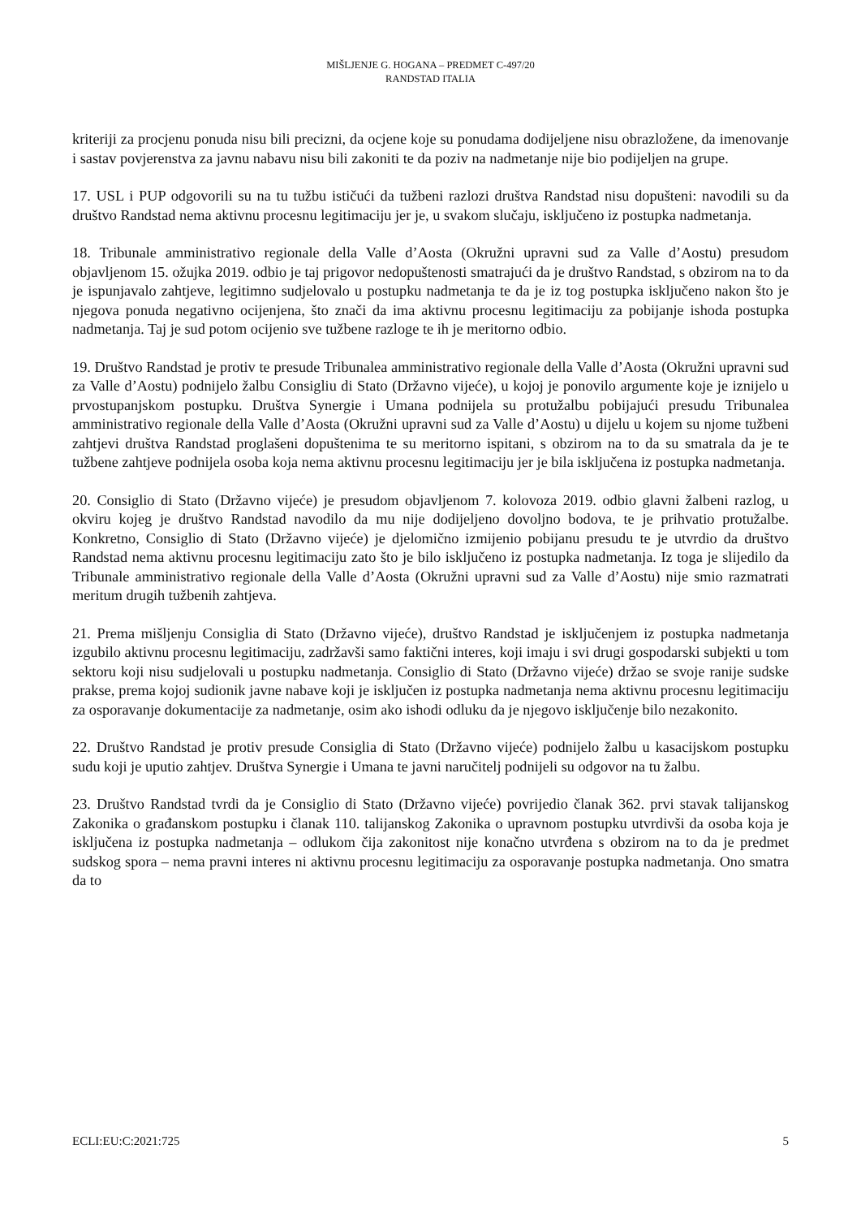MIŠLJENJE G. HOGANA – PREDMET C-497/20
RANDSTAD ITALIA
kriteriji za procjenu ponuda nisu bili precizni, da ocjene koje su ponudama dodijeljene nisu obrazložene, da imenovanje i sastav povjerenstva za javnu nabavu nisu bili zakoniti te da poziv na nadmetanje nije bio podijeljen na grupe.
17. USL i PUP odgovorili su na tu tužbu ističući da tužbeni razlozi društva Randstad nisu dopušteni: navodili su da društvo Randstad nema aktivnu procesnu legitimaciju jer je, u svakom slučaju, isključeno iz postupka nadmetanja.
18. Tribunale amministrativo regionale della Valle d’Aosta (Okružni upravni sud za Valle d’Aostu) presudom objavljenom 15. ožujka 2019. odbio je taj prigovor nedopuštenosti smatrajući da je društvo Randstad, s obzirom na to da je ispunjavalo zahtjeve, legitimno sudjelovalo u postupku nadmetanja te da je iz tog postupka isključeno nakon što je njegova ponuda negativno ocijenjena, što znači da ima aktivnu procesnu legitimaciju za pobijanje ishoda postupka nadmetanja. Taj je sud potom ocijenio sve tužbene razloge te ih je meritorno odbio.
19. Društvo Randstad je protiv te presude Tribunalea amministrativo regionale della Valle d’Aosta (Okružni upravni sud za Valle d’Aostu) podnijelo žalbu Consigliu di Stato (Državno vijeće), u kojoj je ponovilo argumente koje je iznijelo u prvostupanjskom postupku. Društva Synergie i Umana podnijela su protužalbu pobijajući presudu Tribunalea amministrativo regionale della Valle d’Aosta (Okružni upravni sud za Valle d’Aostu) u dijelu u kojem su njome tužbeni zahtjevi društva Randstad proglašeni dopuštenima te su meritorno ispitani, s obzirom na to da su smatrala da je te tužbene zahtjeve podnijela osoba koja nema aktivnu procesnu legitimaciju jer je bila isključena iz postupka nadmetanja.
20. Consiglio di Stato (Državno vijeće) je presudom objavljenom 7. kolovoza 2019. odbio glavni žalbeni razlog, u okviru kojeg je društvo Randstad navodilo da mu nije dodijeljeno dovoljno bodova, te je prihvatio protužalbe. Konkretno, Consiglio di Stato (Državno vijeće) je djelomično izmijenio pobijanu presudu te je utvrdio da društvo Randstad nema aktivnu procesnu legitimaciju zato što je bilo isključeno iz postupka nadmetanja. Iz toga je slijedilo da Tribunale amministrativo regionale della Valle d’Aosta (Okružni upravni sud za Valle d’Aostu) nije smio razmatrati meritum drugih tužbenih zahtjeva.
21. Prema mišljenju Consiglia di Stato (Državno vijeće), društvo Randstad je isključenjem iz postupka nadmetanja izgubilo aktivnu procesnu legitimaciju, zadržavši samo faktični interes, koji imaju i svi drugi gospodarski subjekti u tom sektoru koji nisu sudjelovali u postupku nadmetanja. Consiglio di Stato (Državno vijeće) držao se svoje ranije sudske prakse, prema kojoj sudionik javne nabave koji je isključen iz postupka nadmetanja nema aktivnu procesnu legitimaciju za osporavanje dokumentacije za nadmetanje, osim ako ishodi odluku da je njegovo isključenje bilo nezakonito.
22. Društvo Randstad je protiv presude Consiglia di Stato (Državno vijeće) podnijelo žalbu u kasacijskom postupku sudu koji je uputio zahtjev. Društva Synergie i Umana te javni naručitelj podnijeli su odgovor na tu žalbu.
23. Društvo Randstad tvrdi da je Consiglio di Stato (Državno vijeće) povrijedio članak 362. prvi stavak talijanskog Zakonika o građanskom postupku i članak 110. talijanskog Zakonika o upravnom postupku utvrdivši da osoba koja je isključena iz postupka nadmetanja – odlukom čija zakonitost nije konačno utvrđena s obzirom na to da je predmet sudskog spora – nema pravni interes ni aktivnu procesnu legitimaciju za osporavanje postupka nadmetanja. Ono smatra da to
ECLI:EU:C:2021:725 5